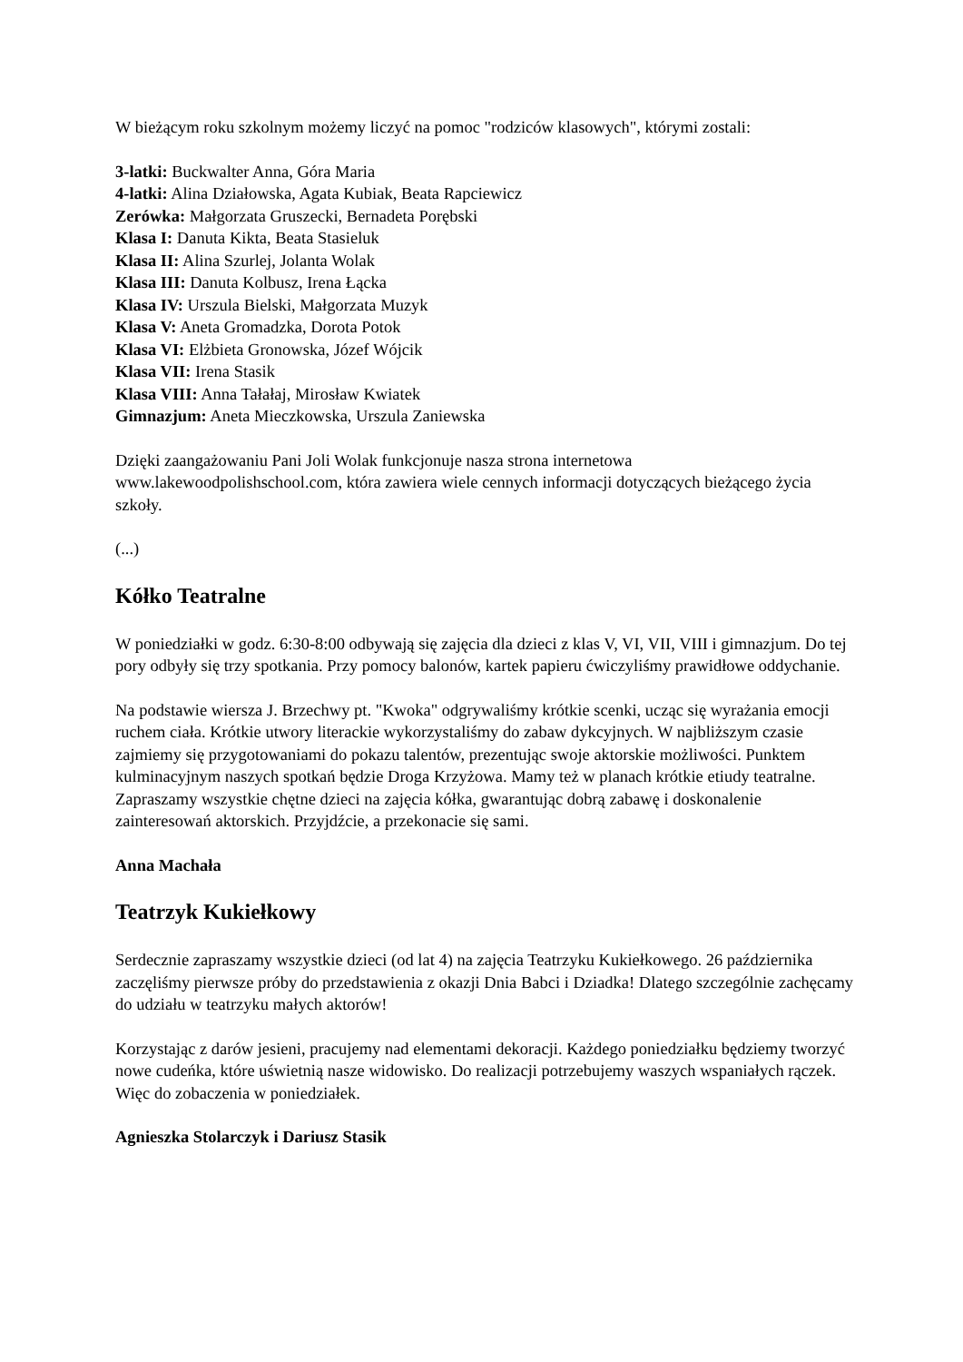W bieżącym roku szkolnym możemy liczyć na pomoc "rodziców klasowych", którymi zostali:
3-latki: Buckwalter Anna, Góra Maria
4-latki: Alina Działowska, Agata Kubiak, Beata Rapciewicz
Zerówka: Małgorzata Gruszecki, Bernadeta Porębski
Klasa I: Danuta Kikta, Beata Stasieluk
Klasa II: Alina Szurlej, Jolanta Wolak
Klasa III: Danuta Kolbusz, Irena Łącka
Klasa IV: Urszula Bielski, Małgorzata Muzyk
Klasa V: Aneta Gromadzka, Dorota Potok
Klasa VI: Elżbieta Gronowska, Józef Wójcik
Klasa VII: Irena Stasik
Klasa VIII: Anna Tałałaj, Mirosław Kwiatek
Gimnazjum: Aneta Mieczkowska, Urszula Zaniewska
Dzięki zaangażowaniu Pani Joli Wolak funkcjonuje nasza strona internetowa www.lakewoodpolishschool.com, która zawiera wiele cennych informacji dotyczących bieżącego życia szkoły.
(...)
Kółko Teatralne
W poniedziałki w godz. 6:30-8:00 odbywają się zajęcia dla dzieci z klas V, VI, VII, VIII i gimnazjum. Do tej pory odbyły się trzy spotkania. Przy pomocy balonów, kartek papieru ćwiczyliśmy prawidłowe oddychanie.
Na podstawie wiersza J. Brzechwy pt. "Kwoka" odgrywaliśmy krótkie scenki, ucząc się wyrażania emocji ruchem ciała. Krótkie utwory literackie wykorzystaliśmy do zabaw dykcyjnych. W najbliższym czasie zajmiemy się przygotowaniami do pokazu talentów, prezentując swoje aktorskie możliwości. Punktem kulminacyjnym naszych spotkań będzie Droga Krzyżowa. Mamy też w planach krótkie etiudy teatralne. Zapraszamy wszystkie chętne dzieci na zajęcia kółka, gwarantując dobrą zabawę i doskonalenie zainteresowań aktorskich. Przyjdźcie, a przekonacie się sami.
Anna Machała
Teatrzyk Kukiełkowy
Serdecznie zapraszamy wszystkie dzieci (od lat 4) na zajęcia Teatrzyku Kukiełkowego. 26 października zaczęliśmy pierwsze próby do przedstawienia z okazji Dnia Babci i Dziadka! Dlatego szczególnie zachęcamy do udziału w teatrzyku małych aktorów!
Korzystając z darów jesieni, pracujemy nad elementami dekoracji. Każdego poniedziałku będziemy tworzyć nowe cudeńka, które uświetnią nasze widowisko. Do realizacji potrzebujemy waszych wspaniałych rączek. Więc do zobaczenia w poniedziałek.
Agnieszka Stolarczyk i Dariusz Stasik